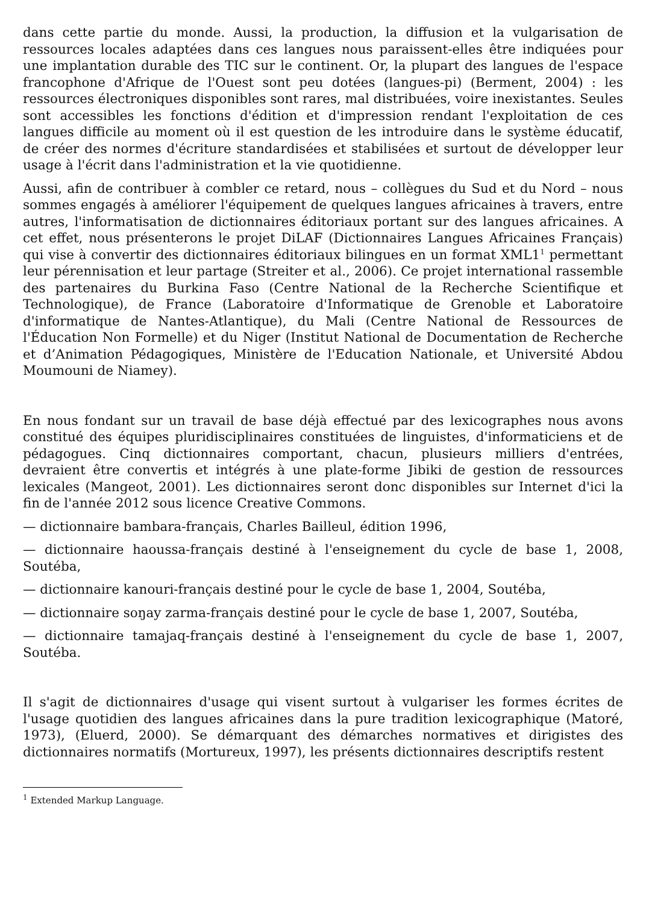dans cette partie du monde. Aussi, la production, la diffusion et la vulgarisation de ressources locales adaptées dans ces langues nous paraissent-elles être indiquées pour une implantation durable des TIC sur le continent. Or, la plupart des langues de l'espace francophone d'Afrique de l'Ouest sont peu dotées (langues-pi) (Berment, 2004) : les ressources électroniques disponibles sont rares, mal distribuées, voire inexistantes. Seules sont accessibles les fonctions d'édition et d'impression rendant l'exploitation de ces langues difficile au moment où il est question de les introduire dans le système éducatif, de créer des normes d'écriture standardisées et stabilisées et surtout de développer leur usage à l'écrit dans l'administration et la vie quotidienne.
Aussi, afin de contribuer à combler ce retard, nous – collègues du Sud et du Nord – nous sommes engagés à améliorer l'équipement de quelques langues africaines à travers, entre autres, l'informatisation de dictionnaires éditoriaux portant sur des langues africaines. A cet effet, nous présenterons le projet DiLAF (Dictionnaires Langues Africaines Français) qui vise à convertir des dictionnaires éditoriaux bilingues en un format XML1<sup>1</sup> permettant leur pérennisation et leur partage (Streiter et al., 2006). Ce projet international rassemble des partenaires du Burkina Faso (Centre National de la Recherche Scientifique et Technologique), de France (Laboratoire d'Informatique de Grenoble et Laboratoire d'informatique de Nantes-Atlantique), du Mali (Centre National de Ressources de l'Éducation Non Formelle) et du Niger (Institut National de Documentation de Recherche et d’Animation Pédagogiques, Ministère de l'Education Nationale, et Université Abdou Moumouni de Niamey).
En nous fondant sur un travail de base déjà effectué par des lexicographes nous avons constitué des équipes pluridisciplinaires constituées de linguistes, d'informaticiens et de pédagogues. Cinq dictionnaires comportant, chacun, plusieurs milliers d'entrées, devraient être convertis et intégrés à une plate-forme Jibiki de gestion de ressources lexicales (Mangeot, 2001). Les dictionnaires seront donc disponibles sur Internet d'ici la fin de l'année 2012 sous licence Creative Commons.
— dictionnaire bambara-français, Charles Bailleul, édition 1996,
— dictionnaire haoussa-français destiné à l'enseignement du cycle de base 1, 2008, Soutéba,
— dictionnaire kanouri-français destiné pour le cycle de base 1, 2004, Soutéba,
— dictionnaire soŋay zarma-français destiné pour le cycle de base 1, 2007, Soutéba,
— dictionnaire tamajaq-français destiné à l'enseignement du cycle de base 1, 2007, Soutéba.
Il s'agit de dictionnaires d'usage qui visent surtout à vulgariser les formes écrites de l'usage quotidien des langues africaines dans la pure tradition lexicographique (Matoré, 1973), (Eluerd, 2000). Se démarquant des démarches normatives et dirigistes des dictionnaires normatifs (Mortureux, 1997), les présents dictionnaires descriptifs restent
<sup>1</sup> Extended Markup Language.